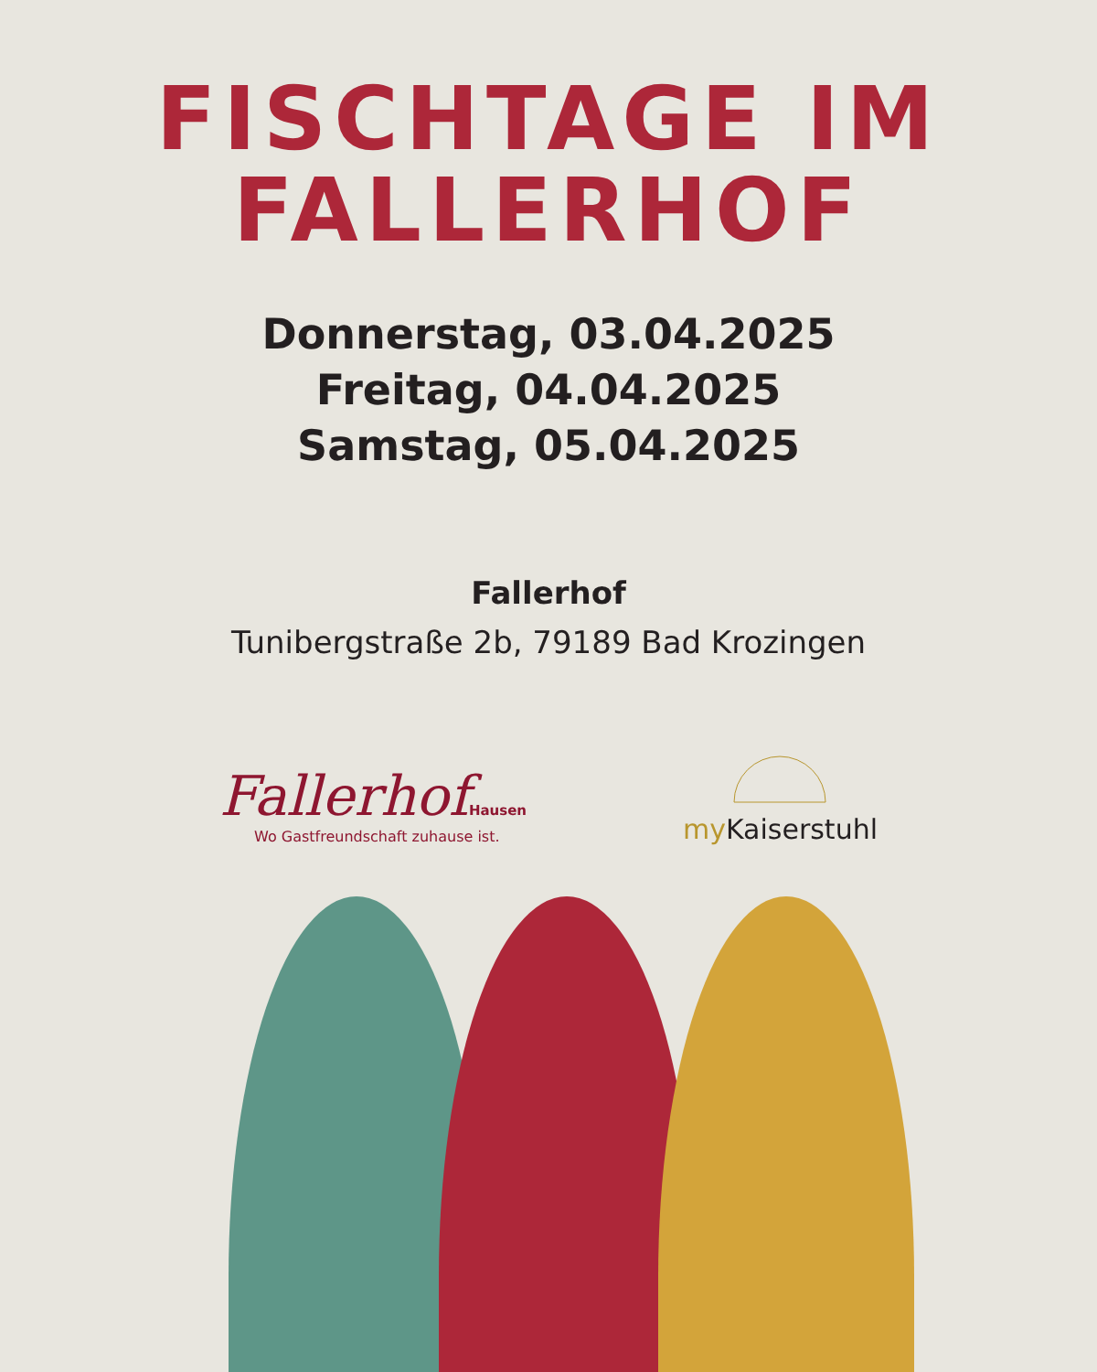FISCHTAGE IM
FALLERHOF
Donnerstag, 03.04.2025
Freitag, 04.04.2025
Samstag, 05.04.2025
Fallerhof
Tunibergstraße 2b, 79189 Bad Krozingen
Fallerhof Hausen
Wo Gastfreundschaft zuhause ist.
my Kaiserstuhl